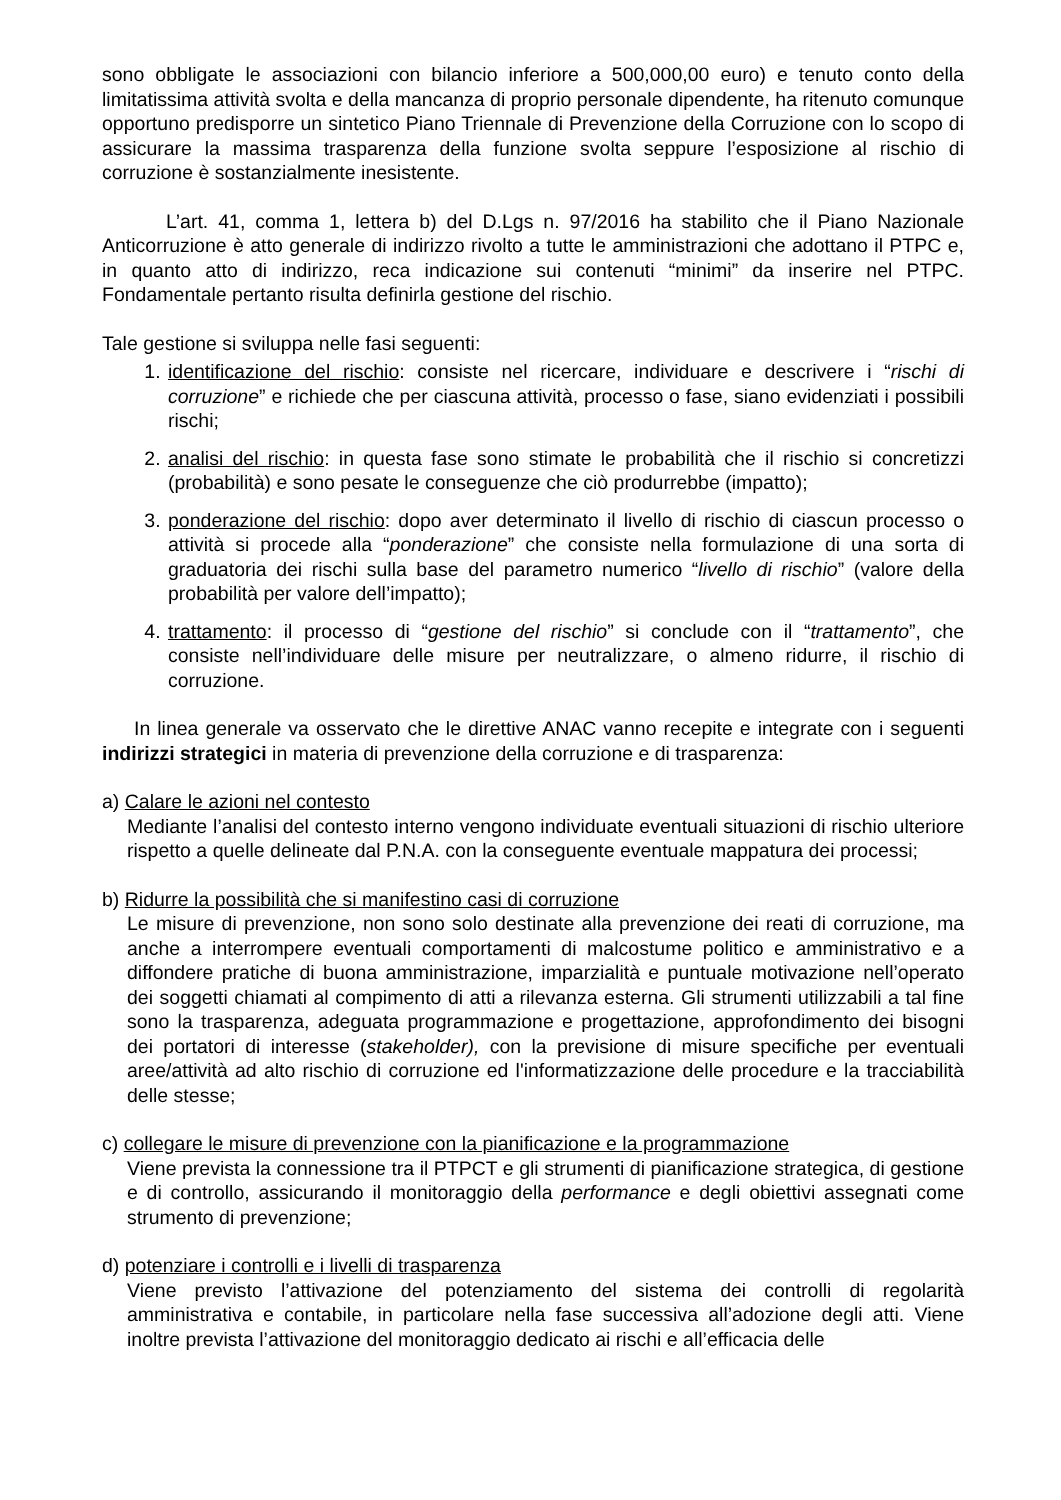sono obbligate le associazioni con bilancio inferiore a 500,000,00 euro) e tenuto conto della limitatissima attività svolta e della mancanza di proprio personale dipendente, ha ritenuto comunque opportuno predisporre un sintetico Piano Triennale di Prevenzione della Corruzione con lo scopo di assicurare la massima trasparenza della funzione svolta seppure l’esposizione al rischio di corruzione è sostanzialmente inesistente.
L’art. 41, comma 1, lettera b) del D.Lgs n. 97/2016 ha stabilito che il Piano Nazionale Anticorruzione è atto generale di indirizzo rivolto a tutte le amministrazioni che adottano il PTPC e, in quanto atto di indirizzo, reca indicazione sui contenuti “minimi” da inserire nel PTPC. Fondamentale pertanto risulta definirla gestione del rischio.
Tale gestione si sviluppa nelle fasi seguenti:
1. identificazione del rischio: consiste nel ricercare, individuare e descrivere i “rischi di corruzione” e richiede che per ciascuna attività, processo o fase, siano evidenziati i possibili rischi;
2. analisi del rischio: in questa fase sono stimate le probabilità che il rischio si concretizzi (probabilità) e sono pesate le conseguenze che ciò produrrebbe (impatto);
3. ponderazione del rischio: dopo aver determinato il livello di rischio di ciascun processo o attività si procede alla “ponderazione” che consiste nella formulazione di una sorta di graduatoria dei rischi sulla base del parametro numerico “livello di rischio” (valore della probabilità per valore dell’impatto);
4. trattamento: il processo di “gestione del rischio” si conclude con il “trattamento”, che consiste nell’individuare delle misure per neutralizzare, o almeno ridurre, il rischio di corruzione.
In linea generale va osservato che le direttive ANAC vanno recepite e integrate con i seguenti indirizzi strategici in materia di prevenzione della corruzione e di trasparenza:
a) Calare le azioni nel contesto
Mediante l’analisi del contesto interno vengono individuate eventuali situazioni di rischio ulteriore rispetto a quelle delineate dal P.N.A. con la conseguente eventuale mappatura dei processi;
b) Ridurre la possibilità che si manifestino casi di corruzione
Le misure di prevenzione, non sono solo destinate alla prevenzione dei reati di corruzione, ma anche a interrompere eventuali comportamenti di malcostume politico e amministrativo e a diffondere pratiche di buona amministrazione, imparzialità e puntuale motivazione nell’operato dei soggetti chiamati al compimento di atti a rilevanza esterna. Gli strumenti utilizzabili a tal fine sono la trasparenza, adeguata programmazione e progettazione, approfondimento dei bisogni dei portatori di interesse (stakeholder), con la previsione di misure specifiche per eventuali aree/attività ad alto rischio di corruzione ed l'informatizzazione delle procedure e la tracciabilità delle stesse;
c) collegare le misure di prevenzione con la pianificazione e la programmazione
Viene prevista la connessione tra il PTPCT e gli strumenti di pianificazione strategica, di gestione e di controllo, assicurando il monitoraggio della performance e degli obiettivi assegnati come strumento di prevenzione;
d) potenziare i controlli e i livelli di trasparenza
Viene previsto l’attivazione del potenziamento del sistema dei controlli di regolarità amministrativa e contabile, in particolare nella fase successiva all’adozione degli atti. Viene inoltre prevista l’attivazione del monitoraggio dedicato ai rischi e all’efficacia delle